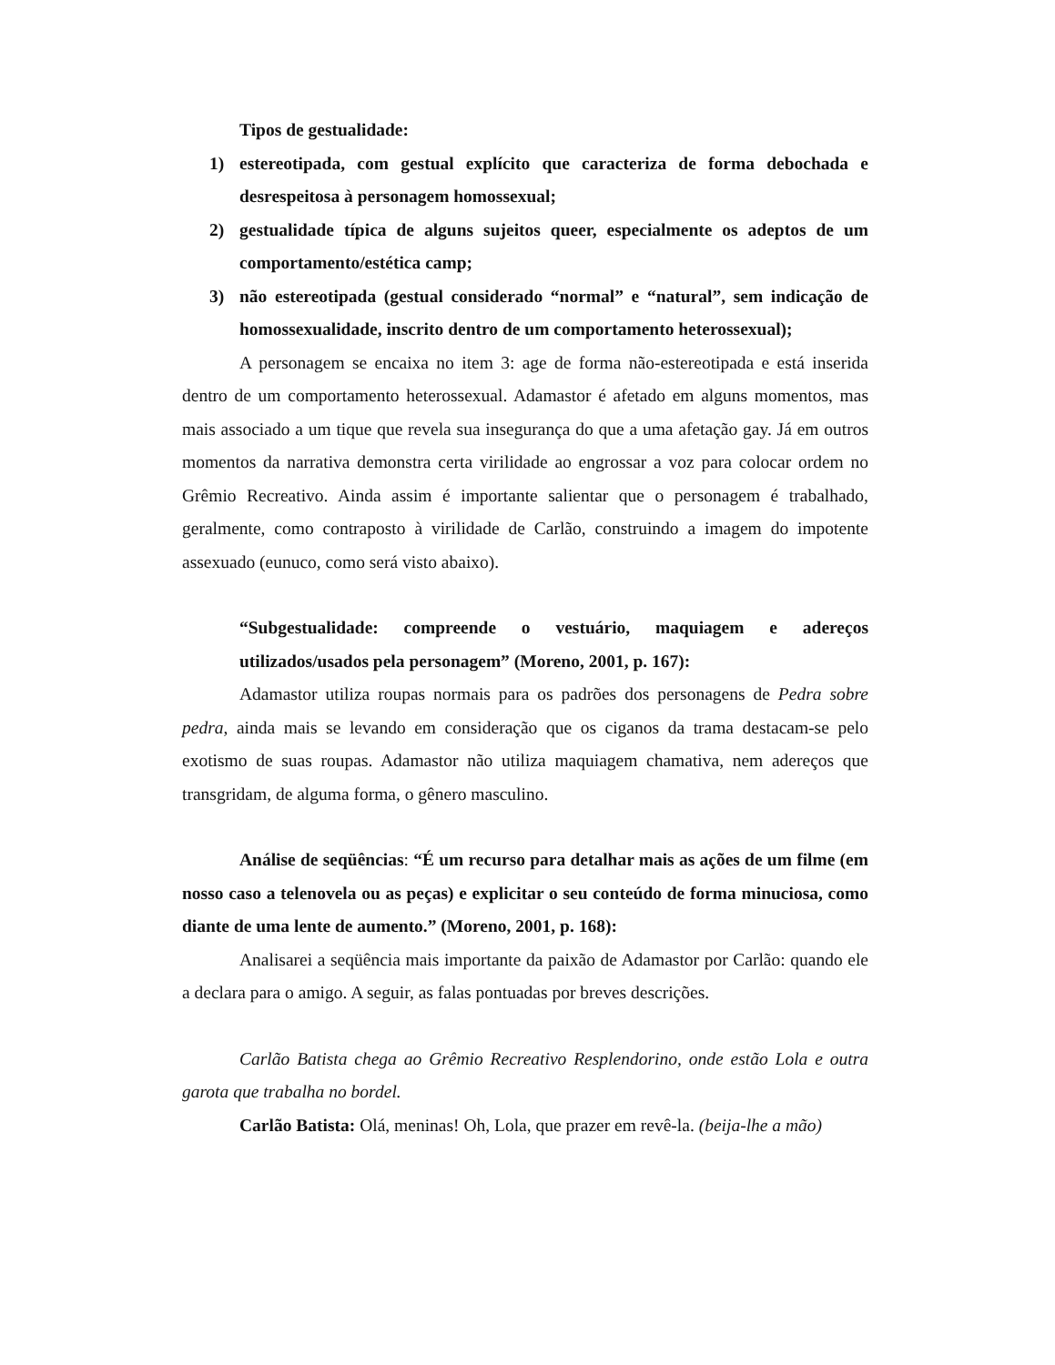Tipos de gestualidade:
1) estereotipada, com gestual explícito que caracteriza de forma debochada e desrespeitosa à personagem homossexual;
2) gestualidade típica de alguns sujeitos queer, especialmente os adeptos de um comportamento/estética camp;
3) não estereotipada (gestual considerado “normal” e “natural”, sem indicação de homossexualidade, inscrito dentro de um comportamento heterossexual);
A personagem se encaixa no item 3: age de forma não-estereotipada e está inserida dentro de um comportamento heterossexual. Adamastor é afetado em alguns momentos, mas mais associado a um tique que revela sua insegurança do que a uma afetação gay. Já em outros momentos da narrativa demonstra certa virilidade ao engrossar a voz para colocar ordem no Grêmio Recreativo. Ainda assim é importante salientar que o personagem é trabalhado, geralmente, como contraposto à virilidade de Carlão, construindo a imagem do impotente assexuado (eunuco, como será visto abaixo).
“Subgestualidade: compreende o vestuário, maquiagem e adereços utilizados/usados pela personagem” (Moreno, 2001, p. 167):
Adamastor utiliza roupas normais para os padrões dos personagens de Pedra sobre pedra, ainda mais se levando em consideração que os ciganos da trama destacam-se pelo exotismo de suas roupas. Adamastor não utiliza maquiagem chamativa, nem adereços que transgridam, de alguma forma, o gênero masculino.
Análise de seqüências: “É um recurso para detalhar mais as ações de um filme (em nosso caso a telenovela ou as peças) e explicitar o seu conteúdo de forma minuciosa, como diante de uma lente de aumento.” (Moreno, 2001, p. 168):
Analisarei a seqüência mais importante da paixão de Adamastor por Carlão: quando ele a declara para o amigo. A seguir, as falas pontuadas por breves descrições.
Carlão Batista chega ao Grêmio Recreativo Resplendorino, onde estão Lola e outra garota que trabalha no bordel.
Carlão Batista: Olá, meninas! Oh, Lola, que prazer em revê-la. (beija-lhe a mão)